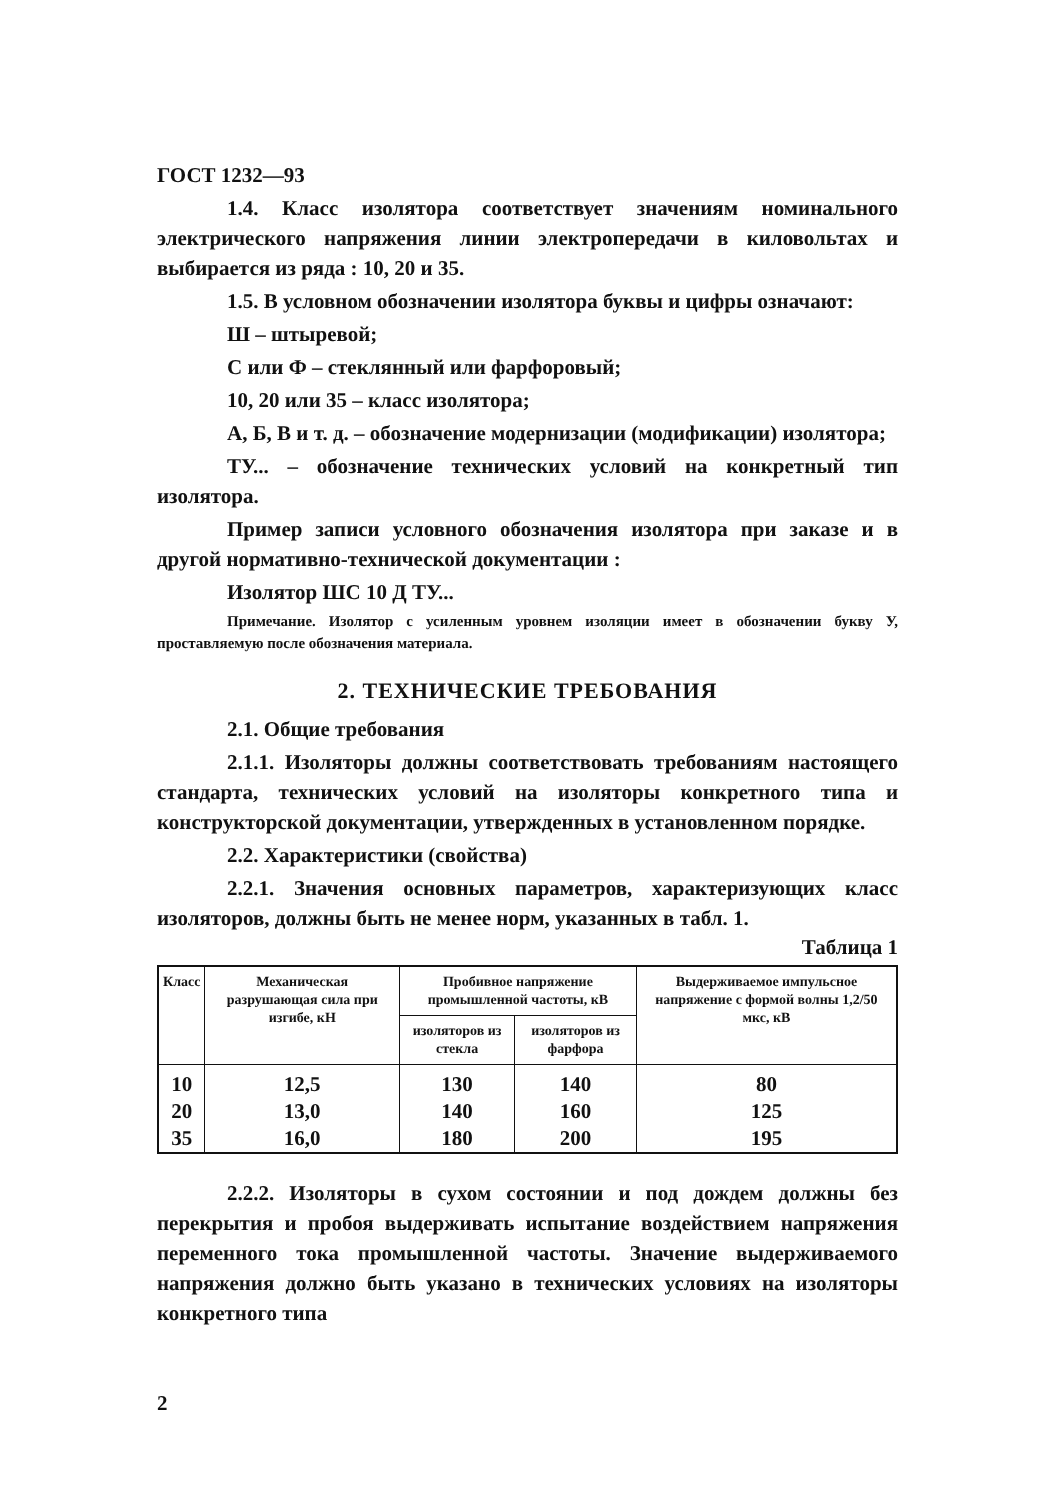ГОСТ 1232—93
1.4. Класс изолятора соответствует значениям номинального электрического напряжения линии электропередачи в киловольтах и выбирается из ряда : 10, 20 и 35.
1.5. В условном обозначении изолятора буквы и цифры означают:
Ш – штыревой;
С или Ф – стеклянный или фарфоровый;
10, 20 или 35 – класс изолятора;
А, Б, В и т. д. – обозначение модернизации (модификации) изолятора;
ТУ... – обозначение технических условий на конкретный тип изолятора.
Пример записи условного обозначения изолятора при заказе и в другой нормативно-технической документации :
Изолятор ШС 10 Д ТУ...
Примечание. Изолятор с усиленным уровнем изоляции имеет в обозначении букву У, проставляемую после обозначения материала.
2. ТЕХНИЧЕСКИЕ ТРЕБОВАНИЯ
2.1. Общие требования
2.1.1. Изоляторы должны соответствовать требованиям настоящего стандарта, технических условий на изоляторы конкретного типа и конструкторской документации, утвержденных в установленном порядке.
2.2. Характеристики (свойства)
2.2.1. Значения основных параметров, характеризующих класс изоляторов, должны быть не менее норм, указанных в табл. 1.
Таблица 1
| Класс | Механическая разрушающая сила при изгибе, кН | Пробивное напряжение промышленной частоты, кВ | | Выдерживаемое импульсное напряжение с формой волны 1,2/50 мкс, кВ |
| --- | --- | --- | --- | --- |
| | | изоляторов из стекла | изоляторов из фарфора | |
| 10 | 12,5 | 130 | 140 | 80 |
| 20 | 13,0 | 140 | 160 | 125 |
| 35 | 16,0 | 180 | 200 | 195 |
2.2.2. Изоляторы в сухом состоянии и под дождем должны без перекрытия и пробоя выдерживать испытание воздействием напряжения переменного тока промышленной частоты. Значение выдерживаемого напряжения должно быть указано в технических условиях на изоляторы конкретного типа
2